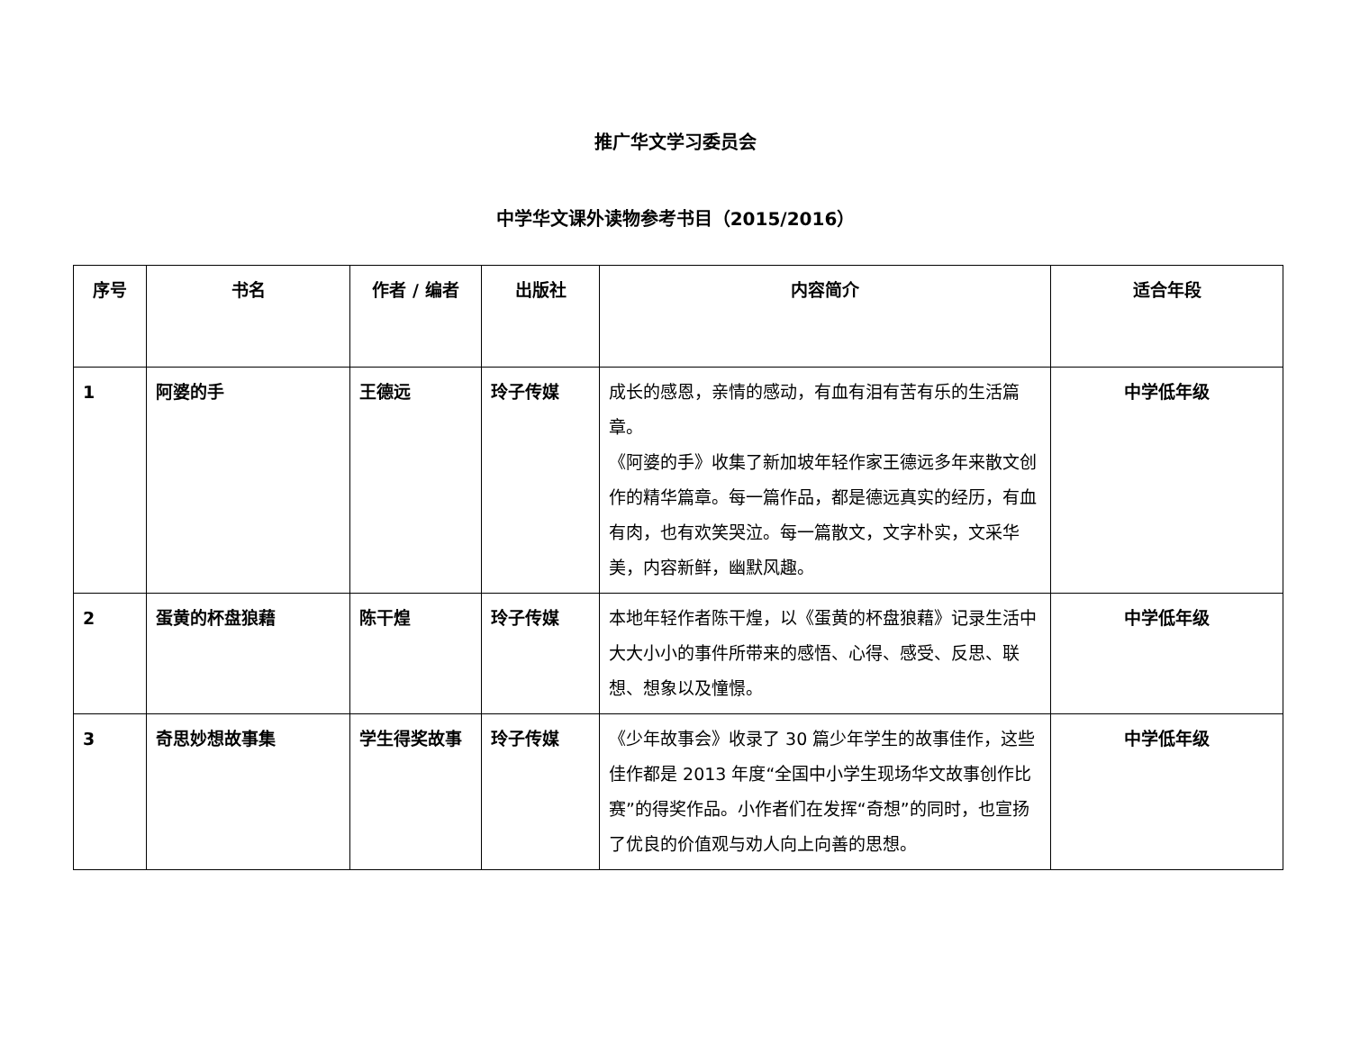推广华文学习委员会
中学华文课外读物参考书目（2015/2016）
| 序号 | 书名 | 作者 / 编者 | 出版社 | 内容简介 | 适合年段 |
| --- | --- | --- | --- | --- | --- |
| 1 | 阿婆的手 | 王德远 | 玲子传媒 | 成长的感恩，亲情的感动，有血有泪有苦有乐的生活篇章。 《阿婆的手》收集了新加坡年轻作家王德远多年来散文创作的精华篇章。每一篇作品，都是德远真实的经历，有血有肉，也有欢笑哭泣。每一篇散文，文字朴实，文采华美，内容新鲜，幽默风趣。 | 中学低年级 |
| 2 | 蛋黄的杯盘狼藉 | 陈干煌 | 玲子传媒 | 本地年轻作者陈干煌，以《蛋黄的杯盘狼藉》记录生活中大大小小的事件所带来的感悟、心得、感受、反思、联想、想象以及憧憬。 | 中学低年级 |
| 3 | 奇思妙想故事集 | 学生得奖故事 | 玲子传媒 | 《少年故事会》收录了 30 篇少年学生的故事佳作，这些佳作都是 2013 年度“全国中小学生现场华文故事创作比赛”的得奖作品。小作者们在发挥“奇想”的同时，也宣扬了优良的价值观与劝人向上向善的思想。 | 中学低年级 |